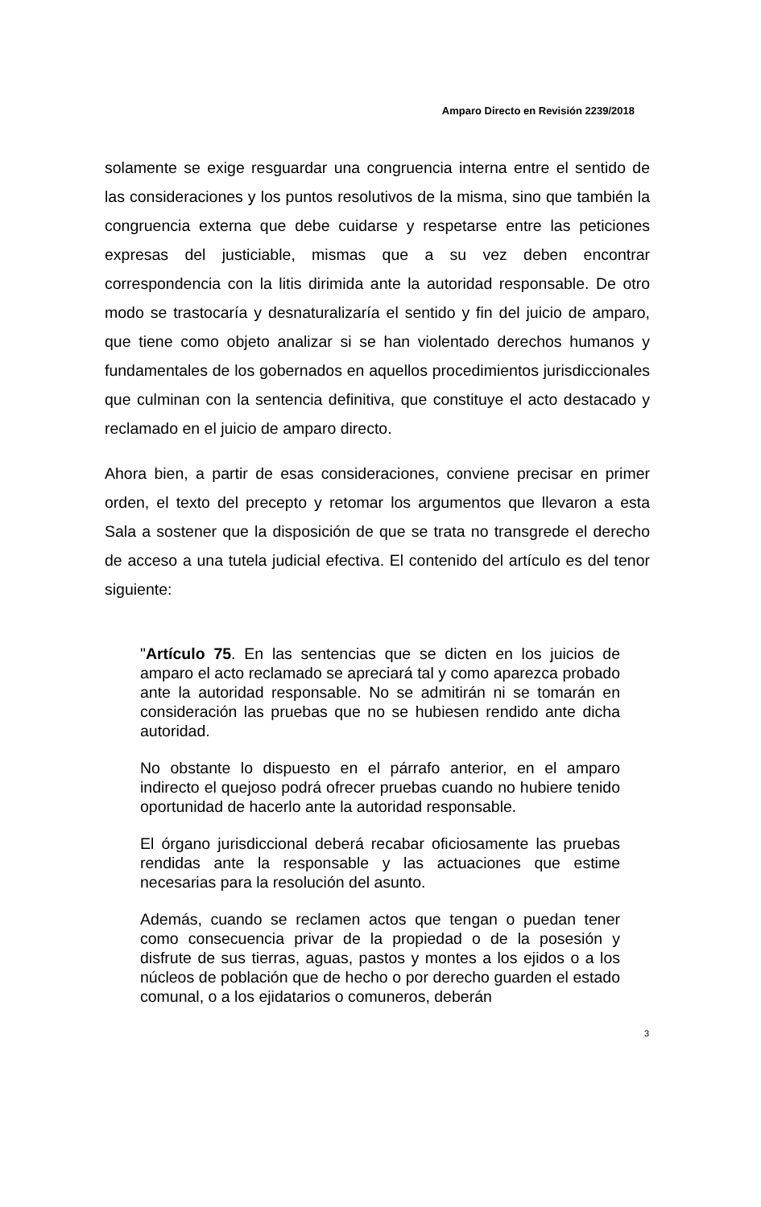Amparo Directo en Revisión 2239/2018
solamente se exige resguardar una congruencia interna entre el sentido de las consideraciones y los puntos resolutivos de la misma, sino que también la congruencia externa que debe cuidarse y respetarse entre las peticiones expresas del justiciable, mismas que a su vez deben encontrar correspondencia con la litis dirimida ante la autoridad responsable. De otro modo se trastocaría y desnaturalizaría el sentido y fin del juicio de amparo, que tiene como objeto analizar si se han violentado derechos humanos y fundamentales de los gobernados en aquellos procedimientos jurisdiccionales que culminan con la sentencia definitiva, que constituye el acto destacado y reclamado en el juicio de amparo directo.
Ahora bien, a partir de esas consideraciones, conviene precisar en primer orden, el texto del precepto y retomar los argumentos que llevaron a esta Sala a sostener que la disposición de que se trata no transgrede el derecho de acceso a una tutela judicial efectiva. El contenido del artículo es del tenor siguiente:
"Artículo 75. En las sentencias que se dicten en los juicios de amparo el acto reclamado se apreciará tal y como aparezca probado ante la autoridad responsable. No se admitirán ni se tomarán en consideración las pruebas que no se hubiesen rendido ante dicha autoridad.
No obstante lo dispuesto en el párrafo anterior, en el amparo indirecto el quejoso podrá ofrecer pruebas cuando no hubiere tenido oportunidad de hacerlo ante la autoridad responsable.
El órgano jurisdiccional deberá recabar oficiosamente las pruebas rendidas ante la responsable y las actuaciones que estime necesarias para la resolución del asunto.
Además, cuando se reclamen actos que tengan o puedan tener como consecuencia privar de la propiedad o de la posesión y disfrute de sus tierras, aguas, pastos y montes a los ejidos o a los núcleos de población que de hecho o por derecho guarden el estado comunal, o a los ejidatarios o comuneros, deberán
3